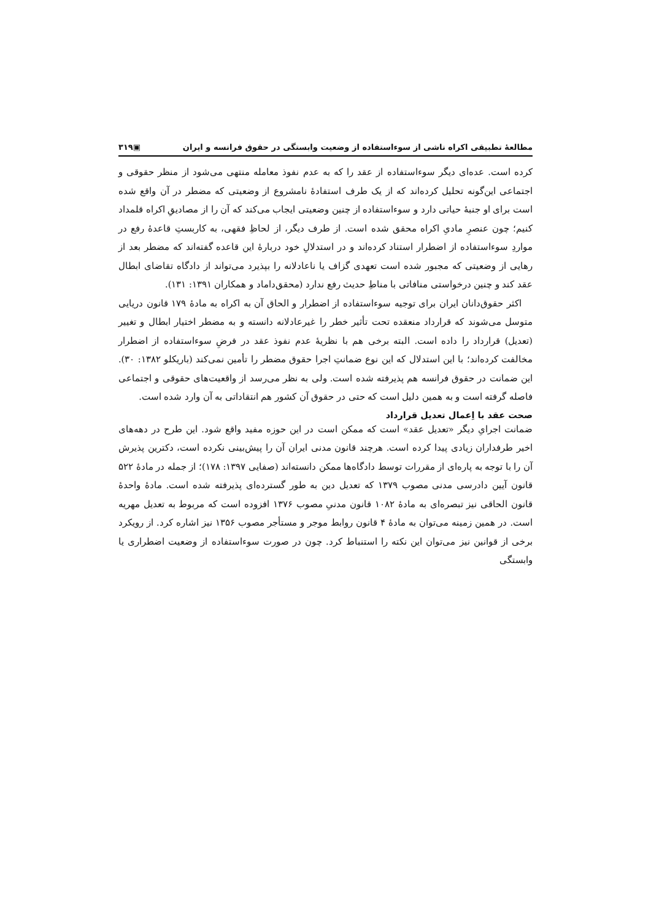مطالعهٔ تطبیقی اکراه ناشی از سوءاستفاده از وضعیت وابستگی در حقوق فرانسه و ایران ▣۳۱۹
کرده است. عده‌ای دیگر سوءاستفاده از عقد را که به عدم نفوذ معامله منتهی می‌شود از منظر حقوقی و اجتماعی این‌گونه تحلیل کرده‌اند که از یک طرف استفادهٔ نامشروع از وضعیتی که مضطر در آن واقع شده است برای او جنبهٔ حیاتی دارد و سوءاستفاده از چنین وضعیتی ایجاب می‌کند که آن را از مصادیقِ اکراه قلمداد کنیم؛ چون عنصرِ مادیِ اکراه محقق شده است. از طرف دیگر، از لحاظِ فقهی، به کاربستِ قاعدهٔ رفع در مواردِ سوءاستفاده از اضطرار استناد کرده‌اند و در استدلالِ خود دربارهٔ این قاعده گفته‌اند که مضطر بعد از رهایی از وضعیتی که مجبور شده است تعهدی گزاف یا ناعادلانه را بپذیرد می‌تواند از دادگاه تقاضای ابطال عقد کند و چنین درخواستی منافاتی با مناطِ حدیث رفع ندارد (محقق‌داماد و همکاران ۱۳۹۱: ۱۳۱).
اکثر حقوق‌دانان ایران برای توجیه سوءاستفاده از اضطرار و الحاق آن به اکراه به مادهٔ ۱۷۹ قانون دریایی متوسل می‌شوند که قرارداد منعقده تحت تأثیر خطر را غیرعادلانه دانسته و به مضطر اختیار ابطال و تغییر (تعدیل) قرارداد را داده است. البته برخی هم با نظریهٔ عدم نفوذ عقد در فرضِ سوءاستفاده از اضطرار مخالفت کرده‌اند؛ با این استدلال که این نوع ضمانتِ اجرا حقوق مضطر را تأمین نمی‌کند (باریکلو ۱۳۸۲: ۳۰). این ضمانت در حقوق فرانسه هم پذیرفته شده است. ولی به نظر می‌رسد از واقعیت‌های حقوقی و اجتماعی فاصله گرفته است و به همین دلیل است که حتی در حقوق آن کشور هم انتقاداتی به آن وارد شده است.
صحت عقد با اِعمال تعدیل قرارداد
ضمانت اجرایِ دیگر «تعدیل عقد» است که ممکن است در این حوزه مفید واقع شود. این طرح در دهه‌های اخیر طرفداران زیادی پیدا کرده است. هرچند قانون مدنی ایران آن را پیش‌بینی نکرده است، دکترین پذیرش آن را با توجه به پاره‌ای از مقررات توسط دادگاه‌ها ممکن دانسته‌اند (صفایی ۱۳۹۷: ۱۷۸)؛ از جمله در مادهٔ ۵۲۲ قانون آیین دادرسی مدنی مصوب ۱۳۷۹ که تعدیل دین به طور گسترده‌ای پذیرفته شده است. مادهٔ واحدهٔ قانون الحاقی نیز تبصره‌ای به مادهٔ ۱۰۸۲ قانون مدنیِ مصوب ۱۳۷۶ افزوده است که مربوط به تعدیل مهریه است. در همین زمینه می‌توان به مادهٔ ۴ قانون روابط موجر و مستأجر مصوب ۱۳۵۶ نیز اشاره کرد. از رویکرد برخی از قوانین نیز می‌توان این نکته را استنباط کرد. چون در صورت سوءاستفاده از وضعیت اضطراری یا وابستگی